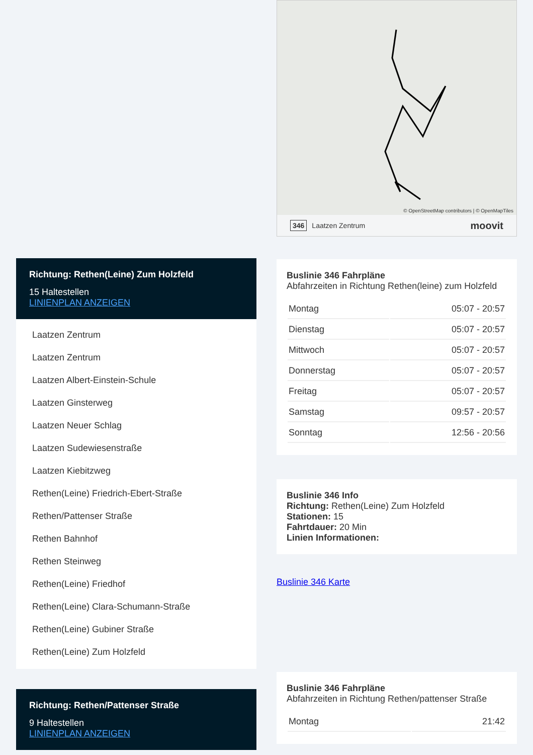Richtung: Rethen(Leine) Zum Holzfeld
15 Haltestellen
LINIENPLAN ANZEIGEN
Laatzen Zentrum
Laatzen Zentrum
Laatzen Albert-Einstein-Schule
Laatzen Ginsterweg
Laatzen Neuer Schlag
Laatzen Sudewiesenstraße
Laatzen Kiebitzweg
Rethen(Leine) Friedrich-Ebert-Straße
Rethen/Pattenser Straße
Rethen Bahnhof
Rethen Steinweg
Rethen(Leine) Friedhof
Rethen(Leine) Clara-Schumann-Straße
Rethen(Leine) Gubiner Straße
Rethen(Leine) Zum Holzfeld
Richtung: Rethen/Pattenser Straße
9 Haltestellen
LINIENPLAN ANZEIGEN
© OpenStreetMap contributors | © OpenMapTiles
346 Laatzen Zentrum moovit
Buslinie 346 Fahrpläne
Abfahrzeiten in Richtung Rethen(leine) zum Holzfeld
| Montag | 05:07 - 20:57 |
| Dienstag | 05:07 - 20:57 |
| Mittwoch | 05:07 - 20:57 |
| Donnerstag | 05:07 - 20:57 |
| Freitag | 05:07 - 20:57 |
| Samstag | 09:57 - 20:57 |
| Sonntag | 12:56 - 20:56 |
Buslinie 346 Info
Richtung: Rethen(Leine) Zum Holzfeld
Stationen: 15
Fahrtdauer: 20 Min
Linien Informationen:
Buslinie 346 Karte
Buslinie 346 Fahrpläne
Abfahrzeiten in Richtung Rethen/pattenser Straße
| Montag | 21:42 |